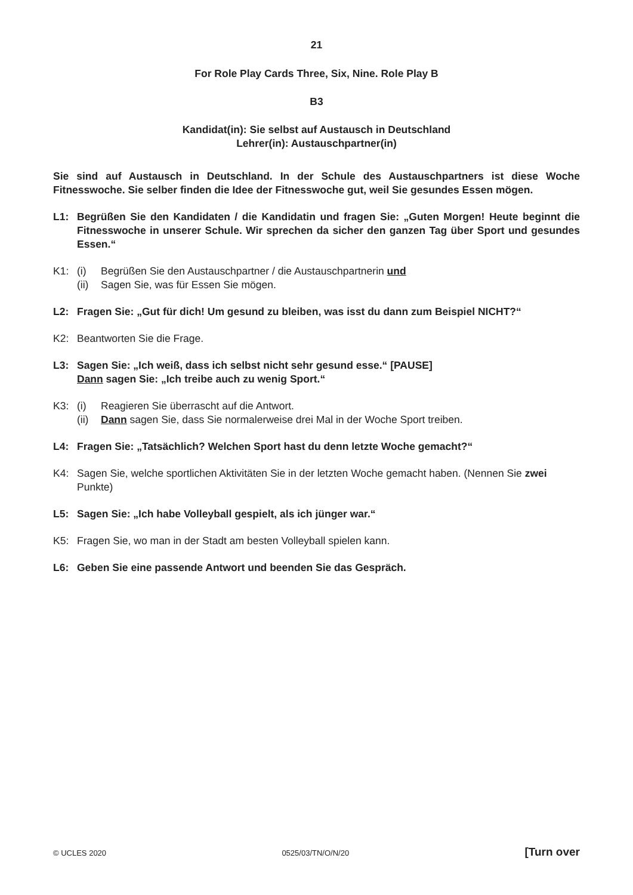21
For Role Play Cards Three, Six, Nine. Role Play B
B3
Kandidat(in): Sie selbst auf Austausch in Deutschland
Lehrer(in): Austauschpartner(in)
Sie sind auf Austausch in Deutschland. In der Schule des Austauschpartners ist diese Woche Fitnesswoche. Sie selber finden die Idee der Fitnesswoche gut, weil Sie gesundes Essen mögen.
L1: Begrüßen Sie den Kandidaten / die Kandidatin und fragen Sie: „Guten Morgen! Heute beginnt die Fitnesswoche in unserer Schule. Wir sprechen da sicher den ganzen Tag über Sport und gesundes Essen.“
K1: (i) Begrüßen Sie den Austauschpartner / die Austauschpartnerin und
(ii) Sagen Sie, was für Essen Sie mögen.
L2: Fragen Sie: „Gut für dich! Um gesund zu bleiben, was isst du dann zum Beispiel NICHT?“
K2: Beantworten Sie die Frage.
L3: Sagen Sie: „Ich weiß, dass ich selbst nicht sehr gesund esse.“ [PAUSE]
Dann sagen Sie: „Ich treibe auch zu wenig Sport.“
K3: (i) Reagieren Sie überrascht auf die Antwort.
(ii) Dann sagen Sie, dass Sie normalerweise drei Mal in der Woche Sport treiben.
L4: Fragen Sie: „Tatsächlich? Welchen Sport hast du denn letzte Woche gemacht?“
K4: Sagen Sie, welche sportlichen Aktivitäten Sie in der letzten Woche gemacht haben. (Nennen Sie zwei Punkte)
L5: Sagen Sie: „Ich habe Volleyball gespielt, als ich jünger war.“
K5: Fragen Sie, wo man in der Stadt am besten Volleyball spielen kann.
L6: Geben Sie eine passende Antwort und beenden Sie das Gespräch.
© UCLES 2020 0525/03/TN/O/N/20 [Turn over